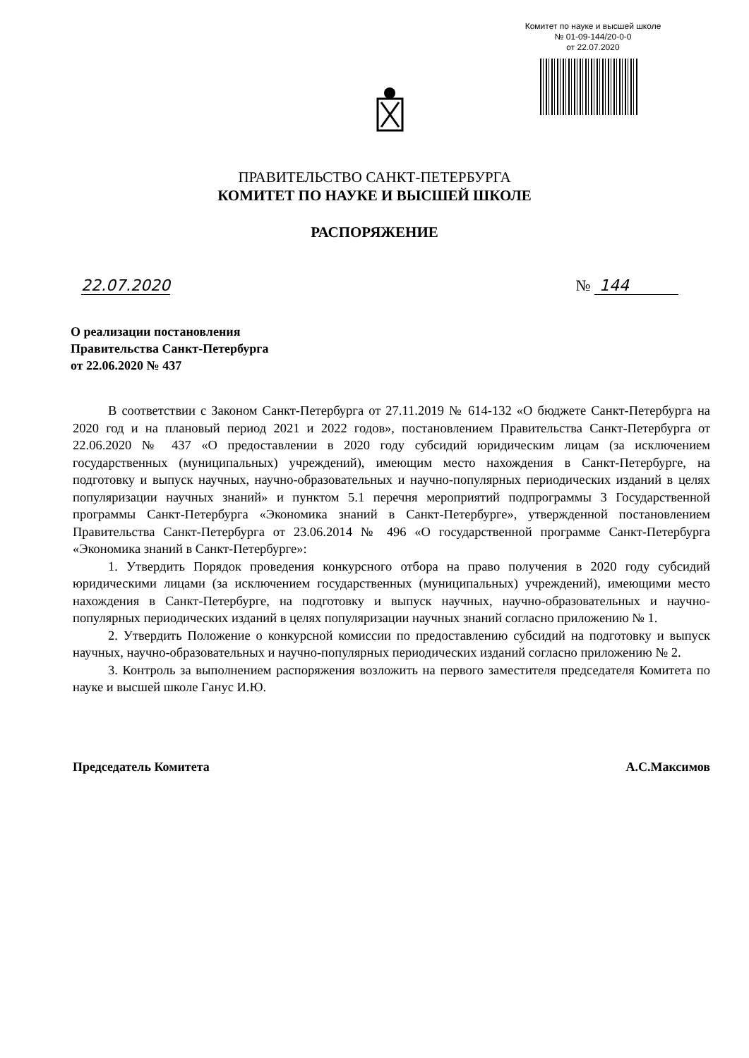Комитет по науке и высшей школе
№ 01-09-144/20-0-0
от 22.07.2020
ПРАВИТЕЛЬСТВО САНКТ-ПЕТЕРБУРГА
КОМИТЕТ ПО НАУКЕ И ВЫСШЕЙ ШКОЛЕ
РАСПОРЯЖЕНИЕ
22.07.2020 № 144
О реализации постановления
Правительства Санкт-Петербурга
от 22.06.2020 № 437
В соответствии с Законом Санкт-Петербурга от 27.11.2019 № 614-132 «О бюджете Санкт-Петербурга на 2020 год и на плановый период 2021 и 2022 годов», постановлением Правительства Санкт-Петербурга от 22.06.2020 № 437 «О предоставлении в 2020 году субсидий юридическим лицам (за исключением государственных (муниципальных) учреждений), имеющим место нахождения в Санкт-Петербурге, на подготовку и выпуск научных, научно-образовательных и научно-популярных периодических изданий в целях популяризации научных знаний» и пунктом 5.1 перечня мероприятий подпрограммы 3 Государственной программы Санкт-Петербурга «Экономика знаний в Санкт-Петербурге», утвержденной постановлением Правительства Санкт-Петербурга от 23.06.2014 № 496 «О государственной программе Санкт-Петербурга «Экономика знаний в Санкт-Петербурге»:
1. Утвердить Порядок проведения конкурсного отбора на право получения в 2020 году субсидий юридическими лицами (за исключением государственных (муниципальных) учреждений), имеющими место нахождения в Санкт-Петербурге, на подготовку и выпуск научных, научно-образовательных и научно-популярных периодических изданий в целях популяризации научных знаний согласно приложению № 1.
2. Утвердить Положение о конкурсной комиссии по предоставлению субсидий на подготовку и выпуск научных, научно-образовательных и научно-популярных периодических изданий согласно приложению № 2.
3. Контроль за выполнением распоряжения возложить на первого заместителя председателя Комитета по науке и высшей школе Ганус И.Ю.
Председатель Комитета А.С.Максимов